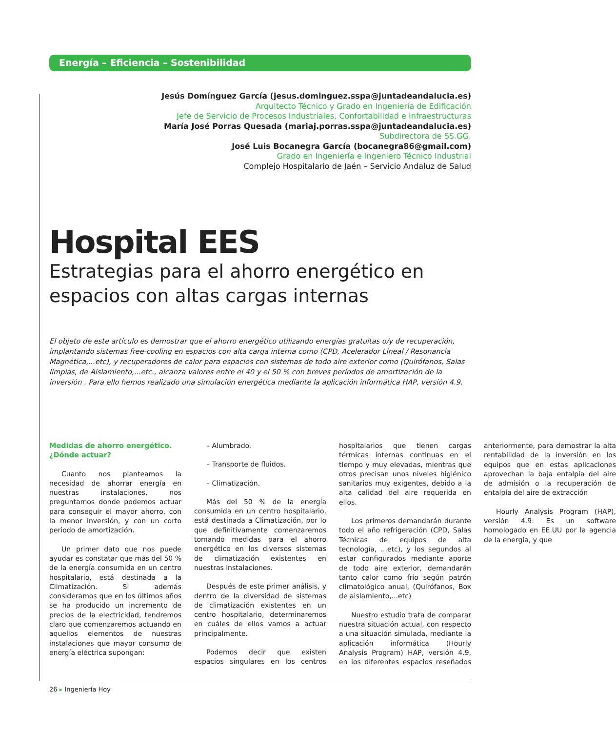Energía – Eficiencia – Sostenibilidad
Jesús Domínguez García (jesus.dominguez.sspa@juntadeandalucia.es)
Arquitecto Técnico y Grado en Ingeniería de Edificación
Jefe de Servicio de Procesos Industriales, Confortabilidad e Infraestructuras
María José Porras Quesada (mariaj.porras.sspa@juntadeandalucia.es)
Subdirectora de SS.GG.
José Luis Bocanegra García (bocanegra86@gmail.com)
Grado en Ingeniería e Ingeniero Técnico Industrial
Complejo Hospitalario de Jaén – Servicio Andaluz de Salud
Hospital EES
Estrategias para el ahorro energético en espacios con altas cargas internas
El objeto de este artículo es demostrar que el ahorro energético utilizando energías gratuitas o/y de recuperación, implantando sistemas free-cooling en espacios con alta carga interna como (CPD, Acelerador Lineal / Resonancia Magnética,...etc), y recuperadores de calor para espacios con sistemas de todo aire exterior como (Quirófanos, Salas limpias, de Aislamiento,...etc., alcanza valores entre el 40 y el 50 % con breves períodos de amortización de la inversión . Para ello hemos realizado una simulación energética mediante la aplicación informática HAP, versión 4.9.
Medidas de ahorro energético. ¿Dónde actuar?
Cuanto nos planteamos la necesidad de ahorrar energía en nuestras instalaciones, nos preguntamos donde podemos actuar para conseguir el mayor ahorro, con la menor inversión, y con un corto periodo de amortización.
Un primer dato que nos puede ayudar es constatar que más del 50 % de la energía consumida en un centro hospitalario, está destinada a la Climatización. Si además consideramos que en los últimos años se ha producido un incremento de precios de la electricidad, tendremos claro que comenzaremos actuando en aquellos elementos de nuestras instalaciones que mayor consumo de energía eléctrica supongan:
– Alumbrado.
– Transporte de fluidos.
– Climatización.
Más del 50 % de la energía consumida en un centro hospitalario, está destinada a Climatización, por lo que definitivamente comenzaremos tomando medidas para el ahorro energético en los diversos sistemas de climatización existentes en nuestras instalaciones.
Después de este primer análisis, y dentro de la diversidad de sistemas de climatización existentes en un centro hospitalario, determinaremos en cuáles de ellos vamos a actuar principalmente.
Podemos decir que existen espacios singulares en los centros hospitalarios que tienen cargas térmicas internas continuas en el tiempo y muy elevadas, mientras que otros precisan unos niveles higiénico sanitarios muy exigentes, debido a la alta calidad del aire requerida en ellos.
Los primeros demandarán durante todo el año refrigeración (CPD, Salas Técnicas de equipos de alta tecnología, ...etc), y los segundos al estar configurados mediante aporte de todo aire exterior, demandarán tanto calor como frío según patrón climatológico anual, (Quirófanos, Box de aislamiento,...etc)
Nuestro estudio trata de comparar nuestra situación actual, con respecto a una situación simulada, mediante la aplicación informática (Hourly Analysis Program) HAP, versión 4.9, en los diferentes espacios reseñados anteriormente, para demostrar la alta rentabilidad de la inversión en los equipos que en estas aplicaciones aprovechan la baja entalpía del aire de admisión o la recuperación de entalpía del aire de extracción
Hourly Analysis Program (HAP), versión 4.9: Es un software homologado en EE.UU por la agencia de la energía, y que
26 ▸ Ingeniería Hoy